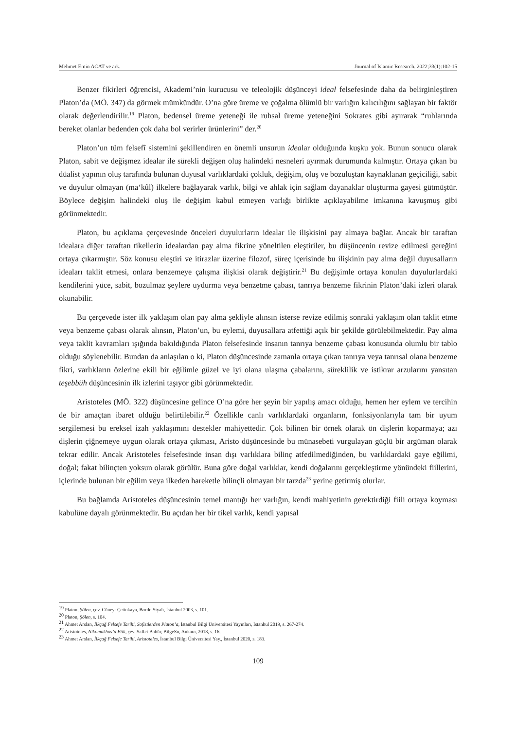Mehmet Emin ACAT ve ark. Journal of Islamic Research. 2022;33(1):102-15
Benzer fikirleri öğrencisi, Akademi’nin kurucusu ve teleolojik düşünceyi ideal felsefesinde daha da belirginleştiren Platon’da (MÖ. 347) da görmek mümkündür. O’na göre üreme ve çoğalma ölümlü bir varlığın kalıcılığını sağlayan bir faktör olarak değerlendirilir.<sup>19</sup> Platon, bedensel üreme yeteneği ile ruhsal üreme yeteneğini Sokrates gibi ayırarak “ruhlarında bereket olanlar bedenden çok daha bol verirler ürünlerini” der.<sup>20</sup>
Platon’un tüm felsefî sistemini şekillendiren en önemli unsurun idealar olduğunda kuşku yok. Bunun sonucu olarak Platon, sabit ve değişmez idealar ile sürekli değişen oluş halindeki nesneleri ayırmak durumunda kalmıştır. Ortaya çıkan bu düalist yapının oluş tarafında bulunan duyusal varlıklardaki çokluk, değişim, oluş ve bozuluştan kaynaklanan geçiciliği, sabit ve duyulur olmayan (ma‘kûl) ilkelere bağlayarak varlık, bilgi ve ahlak için sağlam dayanaklar oluşturma gayesi gütmüştür. Böylece değişim halindeki oluş ile değişim kabul etmeyen varlığı birlikte açıklayabilme imkanına kavuşmuş gibi görünmektedir.
Platon, bu açıklama çerçevesinde önceleri duyulurların idealar ile ilişkisini pay almaya bağlar. Ancak bir taraftan idealara diğer taraftan tikellerin idealardan pay alma fikrine yöneltilen eleştiriler, bu düşüncenin revize edilmesi gereğini ortaya çıkarmıştır. Söz konusu eleştiri ve itirazlar üzerine filozof, süreç içerisinde bu ilişkinin pay alma değil duyusalların ideaları taklit etmesi, onlara benzemeye çalışma ilişkisi olarak değiştirir.<sup>21</sup> Bu değişimle ortaya konulan duyulurlardaki kendilerini yüce, sabit, bozulmaz şeylere uydurma veya benzetme çabası, tanrıya benzeme fikrinin Platon’daki izleri olarak okunabilir.
Bu çerçevede ister ilk yaklaşım olan pay alma şekliyle alınsın isterse revize edilmiş sonraki yaklaşım olan taklit etme veya benzeme çabası olarak alınsın, Platon’un, bu eylemi, duyusallara atfettiği açık bir şekilde görülebilmektedir. Pay alma veya taklit kavramları ışığında bakıldığında Platon felsefesinde insanın tanrıya benzeme çabası konusunda olumlu bir tablo olduğu söylenebilir. Bundan da anlaşılan o ki, Platon düşüncesinde zamanla ortaya çıkan tanrıya veya tanrısal olana benzeme fikri, varlıkların özlerine ekili bir eğilimle güzel ve iyi olana ulaşma çabalarını, süreklilik ve istikrar arzularını yansıtan teşebbüh düşüncesinin ilk izlerini taşıyor gibi görünmektedir.
Aristoteles (MÖ. 322) düşüncesine gelince O’na göre her şeyin bir yapılış amacı olduğu, hemen her eylem ve tercihin de bir amaçtan ibaret olduğu belirtilebilir.<sup>22</sup> Özellikle canlı varlıklardaki organların, fonksiyonlarıyla tam bir uyum sergilemesi bu ereksel izah yaklaşımını destekler mahiyettedir. Çok bilinen bir örnek olarak ön dişlerin koparmaya; azı dişlerin çiğnemeye uygun olarak ortaya çıkması, Aristo düşüncesinde bu münasebeti vurgulayan güçlü bir argüman olarak tekrar edilir. Ancak Aristoteles felsefesinde insan dışı varlıklara bilinç atfedilmediğinden, bu varlıklardaki gaye eğilimi, doğal; fakat bilinçten yoksun olarak görülür. Buna göre doğal varlıklar, kendi doğalarını gerçekleştirme yönündeki fiillerini, içlerinde bulunan bir eğilim veya ilkeden hareketle bilinçli olmayan bir tarzda<sup>23</sup> yerine getirmiş olurlar.
Bu bağlamda Aristoteles düşüncesinin temel mantığı her varlığın, kendi mahiyetinin gerektirdiği fiili ortaya koyması kabulüne dayalı görünmektedir. Bu açıdan her bir tikel varlık, kendi yapısal
<sup>19</sup> Platon, Şölen, çev. Cüneyt Çetinkaya, Bordo Siyah, İstanbul 2003, s. 101.
<sup>20</sup> Platon, Şölen, s. 104.
<sup>21</sup> Ahmet Arslan, İlkçağ Felsefe Tarihi, Sofistlerden Platon’a, İstanbul Bilgi Üniversitesi Yayınları, İstanbul 2019, s. 267-274.
<sup>22</sup> Aristoteles, Nikomakhos’a Etik, çev. Saffet Babür, BilgeSu, Ankara, 2018, s. 16.
<sup>23</sup> Ahmet Arslan, İlkçağ Felsefe Tarihi, Aristoteles, İstanbul Bilgi Üniversitesi Yay., İstanbul 2020, s. 183.
109